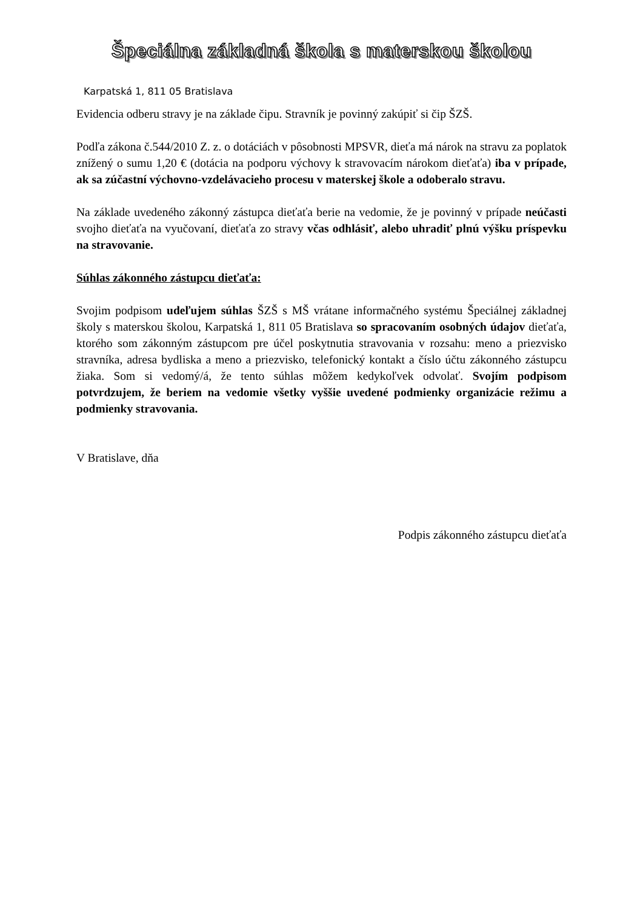Špeciálna základná škola s materskou školou
Karpatská 1, 811 05 Bratislava
Evidencia odberu stravy je na základe čipu. Stravník je povinný zakúpiť si čip ŠZŠ.
Podľa zákona č.544/2010 Z. z. o dotáciách v pôsobnosti MPSVR, dieťa má nárok na stravu za poplatok znížený o sumu 1,20 € (dotácia na podporu výchovy k stravovacím nárokom dieťaťa) iba v prípade, ak sa zúčastní výchovno-vzdelávacieho procesu v materskej škole a odoberalo stravu.
Na základe uvedeného zákonný zástupca dieťaťa berie na vedomie, že je povinný v prípade neúčasti svojho dieťaťa na vyučovaní, dieťaťa zo stravy včas odhlásiť, alebo uhradiť plnú výšku príspevku na stravovanie.
Súhlas zákonného zástupcu dieťaťa:
Svojim podpisom udeľujem súhlas ŠZŠ s MŠ vrátane informačného systému Špeciálnej základnej školy s materskou školou, Karpatská 1, 811 05 Bratislava so spracovaním osobných údajov dieťaťa, ktorého som zákonným zástupcom pre účel poskytnutia stravovania v rozsahu: meno a priezvisko stravníka, adresa bydliska a meno a priezvisko, telefonický kontakt a číslo účtu zákonného zástupcu žiaka. Som si vedomý/á, že tento súhlas môžem kedykoľvek odvolať. Svojím podpisom potvrdzujem, že beriem na vedomie všetky vyššie uvedené podmienky organizácie režimu a podmienky stravovania.
V Bratislave, dňa
Podpis zákonného zástupcu dieťaťa